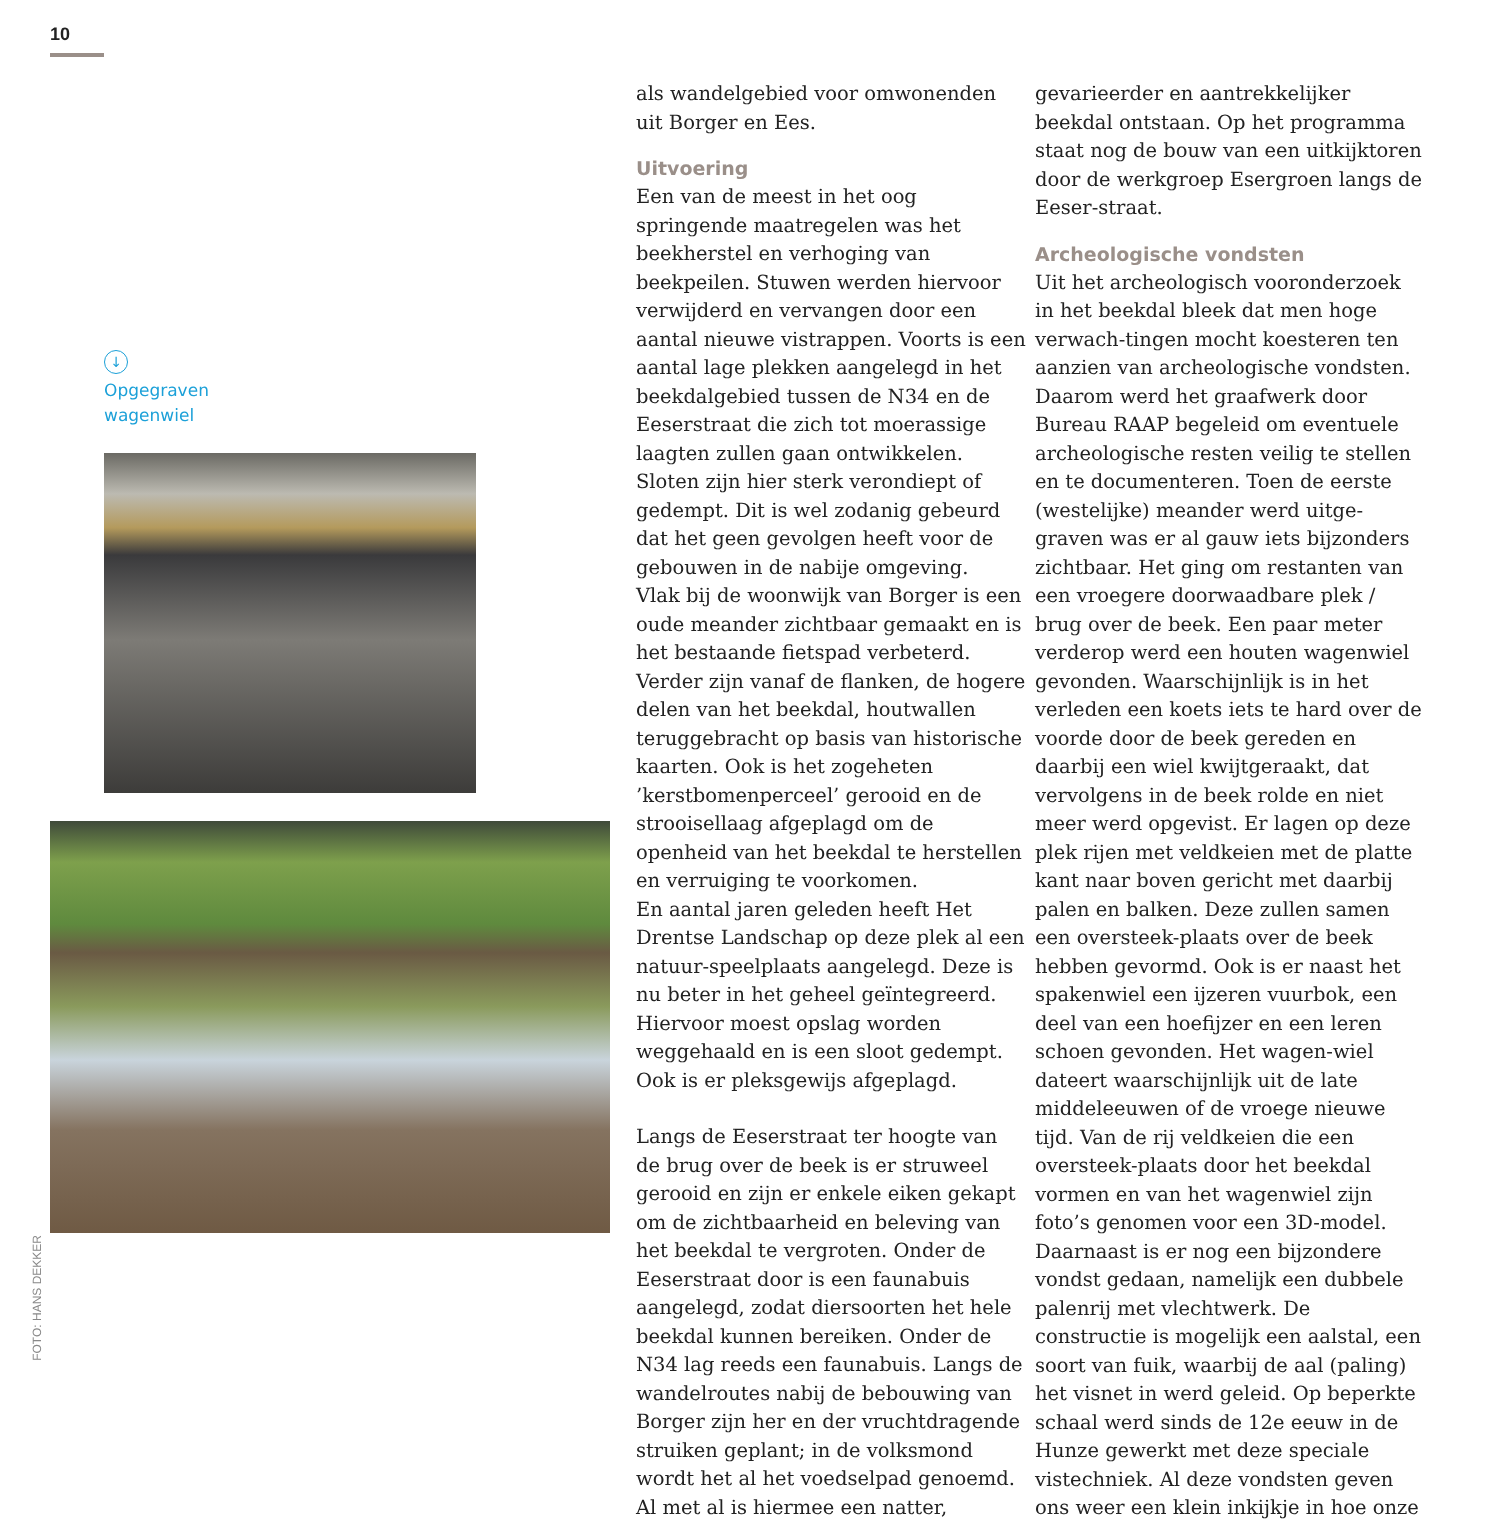10
↓
Opgegraven
wagenwiel
FOTO: HANS DEKKER
als wandelgebied voor omwonenden uit Borger en Ees.
Uitvoering
Een van de meest in het oog springende maatregelen was het beekherstel en verhoging van beekpeilen. Stuwen werden hiervoor verwijderd en vervangen door een aantal nieuwe vistrappen. Voorts is een aantal lage plekken aangelegd in het beekdalgebied tussen de N34 en de Eeserstraat die zich tot moerassige laagten zullen gaan ontwikkelen. Sloten zijn hier sterk verondiept of gedempt. Dit is wel zodanig gebeurd dat het geen gevolgen heeft voor de gebouwen in de nabije omgeving.
Vlak bij de woonwijk van Borger is een oude meander zichtbaar gemaakt en is het bestaande fietspad verbeterd. Verder zijn vanaf de flanken, de hogere delen van het beekdal, houtwallen teruggebracht op basis van historische kaarten. Ook is het zogeheten ’kerstbomenperceel’ gerooid en de strooisellaag afgeplagd om de openheid van het beekdal te herstellen en verruiging te voorkomen.
En aantal jaren geleden heeft Het Drentse Landschap op deze plek al een natuur-speelplaats aangelegd. Deze is nu beter in het geheel geïntegreerd. Hiervoor moest opslag worden weggehaald en is een sloot gedempt. Ook is er pleksgewijs afgeplagd.
Langs de Eeserstraat ter hoogte van de brug over de beek is er struweel gerooid en zijn er enkele eiken gekapt om de zichtbaarheid en beleving van het beekdal te vergroten. Onder de Eeserstraat door is een faunabuis aangelegd, zodat diersoorten het hele beekdal kunnen bereiken. Onder de N34 lag reeds een faunabuis. Langs de wandelroutes nabij de bebouwing van Borger zijn her en der vruchtdragende struiken geplant; in de volksmond wordt het al het voedselpad genoemd. Al met al is hiermee een natter,
gevarieerder en aantrekkelijker beekdal ontstaan. Op het programma staat nog de bouw van een uitkijktoren door de werkgroep Esergroen langs de Eeser-straat.
Archeologische vondsten
Uit het archeologisch vooronderzoek in het beekdal bleek dat men hoge verwach-tingen mocht koesteren ten aanzien van archeologische vondsten. Daarom werd het graafwerk door Bureau RAAP begeleid om eventuele archeologische resten veilig te stellen en te documenteren. Toen de eerste (westelijke) meander werd uitge-graven was er al gauw iets bijzonders zichtbaar. Het ging om restanten van een vroegere doorwaadbare plek / brug over de beek. Een paar meter verderop werd een houten wagenwiel gevonden. Waarschijnlijk is in het verleden een koets iets te hard over de voorde door de beek gereden en daarbij een wiel kwijtgeraakt, dat vervolgens in de beek rolde en niet meer werd opgevist. Er lagen op deze plek rijen met veldkeien met de platte kant naar boven gericht met daarbij palen en balken. Deze zullen samen een oversteek-plaats over de beek hebben gevormd. Ook is er naast het spakenwiel een ijzeren vuurbok, een deel van een hoefijzer en een leren schoen gevonden. Het wagen-wiel dateert waarschijnlijk uit de late middeleeuwen of de vroege nieuwe tijd. Van de rij veldkeien die een oversteek-plaats door het beekdal vormen en van het wagenwiel zijn foto’s genomen voor een 3D-model.
Daarnaast is er nog een bijzondere vondst gedaan, namelijk een dubbele palenrij met vlechtwerk. De constructie is mogelijk een aalstal, een soort van fuik, waarbij de aal (paling) het visnet in werd geleid. Op beperkte schaal werd sinds de 12e eeuw in de Hunze gewerkt met deze speciale vistechniek. Al deze vondsten geven ons weer een klein inkijkje in hoe onze